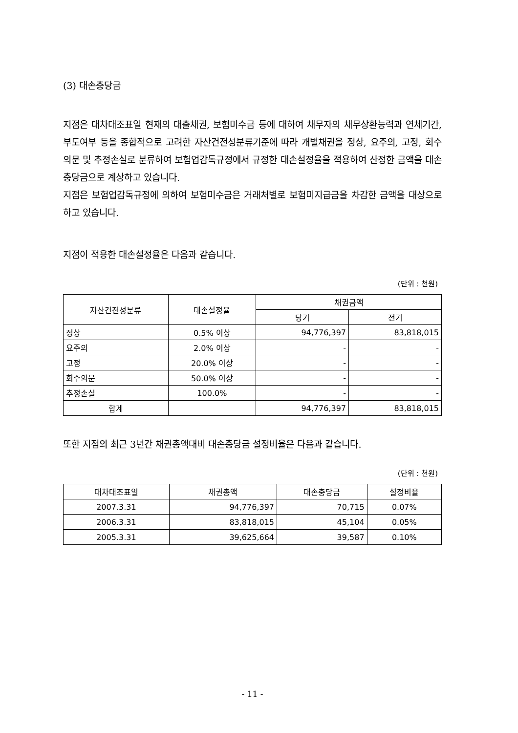(3) 대손충당금
지점은 대차대조표일 현재의 대출채권, 보험미수금 등에 대하여 채무자의 채무상환능력과 연체기간, 부도여부 등을 종합적으로 고려한 자산건전성분류기준에 따라 개별채권을 정상, 요주의, 고정, 회수의문 및 추정손실로 분류하여 보험업감독규정에서 규정한 대손설정율을 적용하여 산정한 금액을 대손충당금으로 계상하고 있습니다.
지점은 보험업감독규정에 의하여 보험미수금은 거래처별로 보험미지급금을 차감한 금액을 대상으로 하고 있습니다.
지점이 적용한 대손설정율은 다음과 같습니다.
(단위 : 천원)
| 자산건전성분류 | 대손설정율 | 채권금액 | |
| --- | --- | --- | --- |
| | | 당기 | 전기 |
| 정상 | 0.5% 이상 | 94,776,397 | 83,818,015 |
| 요주의 | 2.0% 이상 | - | - |
| 고정 | 20.0% 이상 | - | - |
| 회수의문 | 50.0% 이상 | - | - |
| 추정손실 | 100.0% | - | - |
| 합계 | | 94,776,397 | 83,818,015 |
또한 지점의 최근 3년간 채권총액대비 대손충당금 설정비율은 다음과 같습니다.
(단위 : 천원)
| 대차대조표일 | 채권총액 | 대손충당금 | 설정비율 |
| --- | --- | --- | --- |
| 2007.3.31 | 94,776,397 | 70,715 | 0.07% |
| 2006.3.31 | 83,818,015 | 45,104 | 0.05% |
| 2005.3.31 | 39,625,664 | 39,587 | 0.10% |
- 11 -